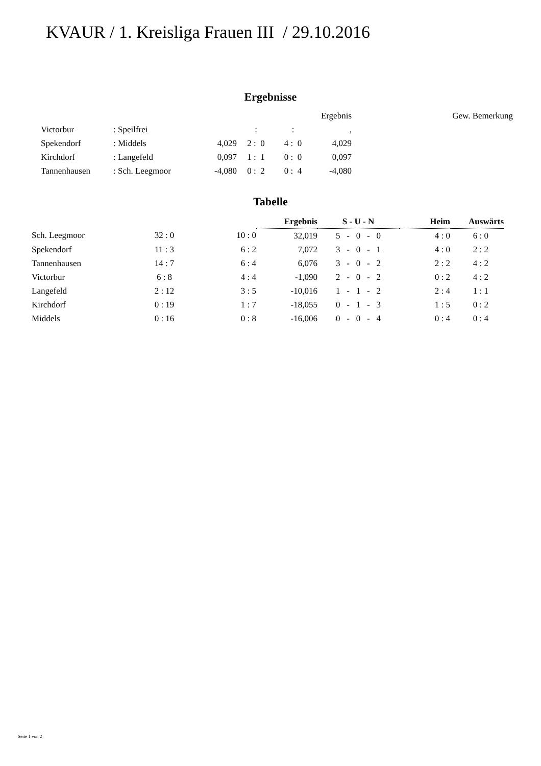KVAUR / 1. Kreisliga Frauen III / 29.10.2016
Ergebnisse
| | | | | | Ergebnis | | Gew. Bemerkung |
| Victorbur | : Speilfrei | | : | : | , | | |
| Spekendorf | : Middels | 4,029 | 2 : 0 | 4 : 0 | 4,029 | | |
| Kirchdorf | : Langefeld | 0,097 | 1 : 1 | 0 : 0 | 0,097 | | |
| Tannenhausen | : Sch. Leegmoor | -4,080 | 0 : 2 | 0 : 4 | -4,080 | | |
Tabelle
| | | | Ergebnis | S - U - N | Heim | Auswärts |
| Sch. Leegmoor | 32 : 0 | 10 : 0 | 32,019 | 5 - 0 - 0 | 4 : 0 | 6 : 0 |
| Spekendorf | 11 : 3 | 6 : 2 | 7,072 | 3 - 0 - 1 | 4 : 0 | 2 : 2 |
| Tannenhausen | 14 : 7 | 6 : 4 | 6,076 | 3 - 0 - 2 | 2 : 2 | 4 : 2 |
| Victorbur | 6 : 8 | 4 : 4 | -1,090 | 2 - 0 - 2 | 0 : 2 | 4 : 2 |
| Langefeld | 2 : 12 | 3 : 5 | -10,016 | 1 - 1 - 2 | 2 : 4 | 1 : 1 |
| Kirchdorf | 0 : 19 | 1 : 7 | -18,055 | 0 - 1 - 3 | 1 : 5 | 0 : 2 |
| Middels | 0 : 16 | 0 : 8 | -16,006 | 0 - 0 - 4 | 0 : 4 | 0 : 4 |
Seite 1 von 2